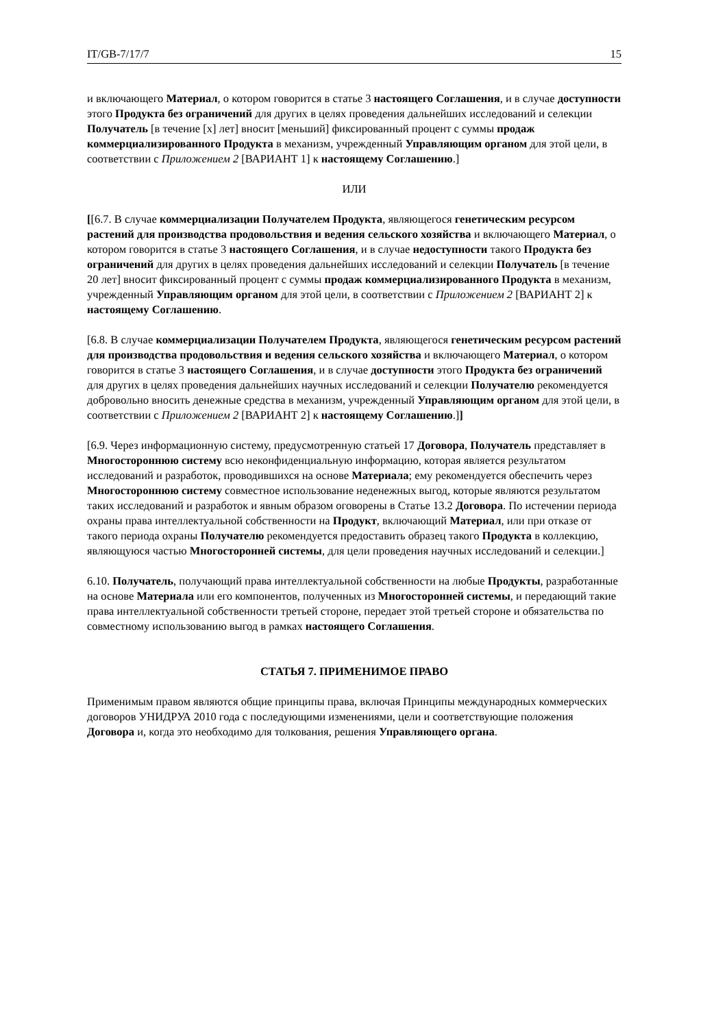IT/GB-7/17/7 15
и включающего Материал, о котором говорится в статье 3 настоящего Соглашения, и в случае доступности этого Продукта без ограничений для других в целях проведения дальнейших исследований и селекции Получатель [в течение [x] лет] вносит [меньший] фиксированный процент с суммы продаж коммерциализированного Продукта в механизм, учрежденный Управляющим органом для этой цели, в соответствии с Приложением 2 [ВАРИАНТ 1] к настоящему Соглашению.]
ИЛИ
[[6.7. В случае коммерциализации Получателем Продукта, являющегося генетическим ресурсом растений для производства продовольствия и ведения сельского хозяйства и включающего Материал, о котором говорится в статье 3 настоящего Соглашения, и в случае недоступности такого Продукта без ограничений для других в целях проведения дальнейших исследований и селекции Получатель [в течение 20 лет] вносит фиксированный процент с суммы продаж коммерциализированного Продукта в механизм, учрежденный Управляющим органом для этой цели, в соответствии с Приложением 2 [ВАРИАНТ 2] к настоящему Соглашению.
[6.8. В случае коммерциализации Получателем Продукта, являющегося генетическим ресурсом растений для производства продовольствия и ведения сельского хозяйства и включающего Материал, о котором говорится в статье 3 настоящего Соглашения, и в случае доступности этого Продукта без ограничений для других в целях проведения дальнейших научных исследований и селекции Получателю рекомендуется добровольно вносить денежные средства в механизм, учрежденный Управляющим органом для этой цели, в соответствии с Приложением 2 [ВАРИАНТ 2] к настоящему Соглашению.]]
[6.9. Через информационную систему, предусмотренную статьей 17 Договора, Получатель представляет в Многостороннюю систему всю неконфиденциальную информацию, которая является результатом исследований и разработок, проводившихся на основе Материала; ему рекомендуется обеспечить через Многостороннюю систему совместное использование неденежных выгод, которые являются результатом таких исследований и разработок и явным образом оговорены в Статье 13.2 Договора. По истечении периода охраны права интеллектуальной собственности на Продукт, включающий Материал, или при отказе от такого периода охраны Получателю рекомендуется предоставить образец такого Продукта в коллекцию, являющуюся частью Многосторонней системы, для цели проведения научных исследований и селекции.]
6.10. Получатель, получающий права интеллектуальной собственности на любые Продукты, разработанные на основе Материала или его компонентов, полученных из Многосторонней системы, и передающий такие права интеллектуальной собственности третьей стороне, передает этой третьей стороне и обязательства по совместному использованию выгод в рамках настоящего Соглашения.
СТАТЬЯ 7. ПРИМЕНИМОЕ ПРАВО
Применимым правом являются общие принципы права, включая Принципы международных коммерческих договоров УНИДРУА 2010 года с последующими изменениями, цели и соответствующие положения Договора и, когда это необходимо для толкования, решения Управляющего органа.